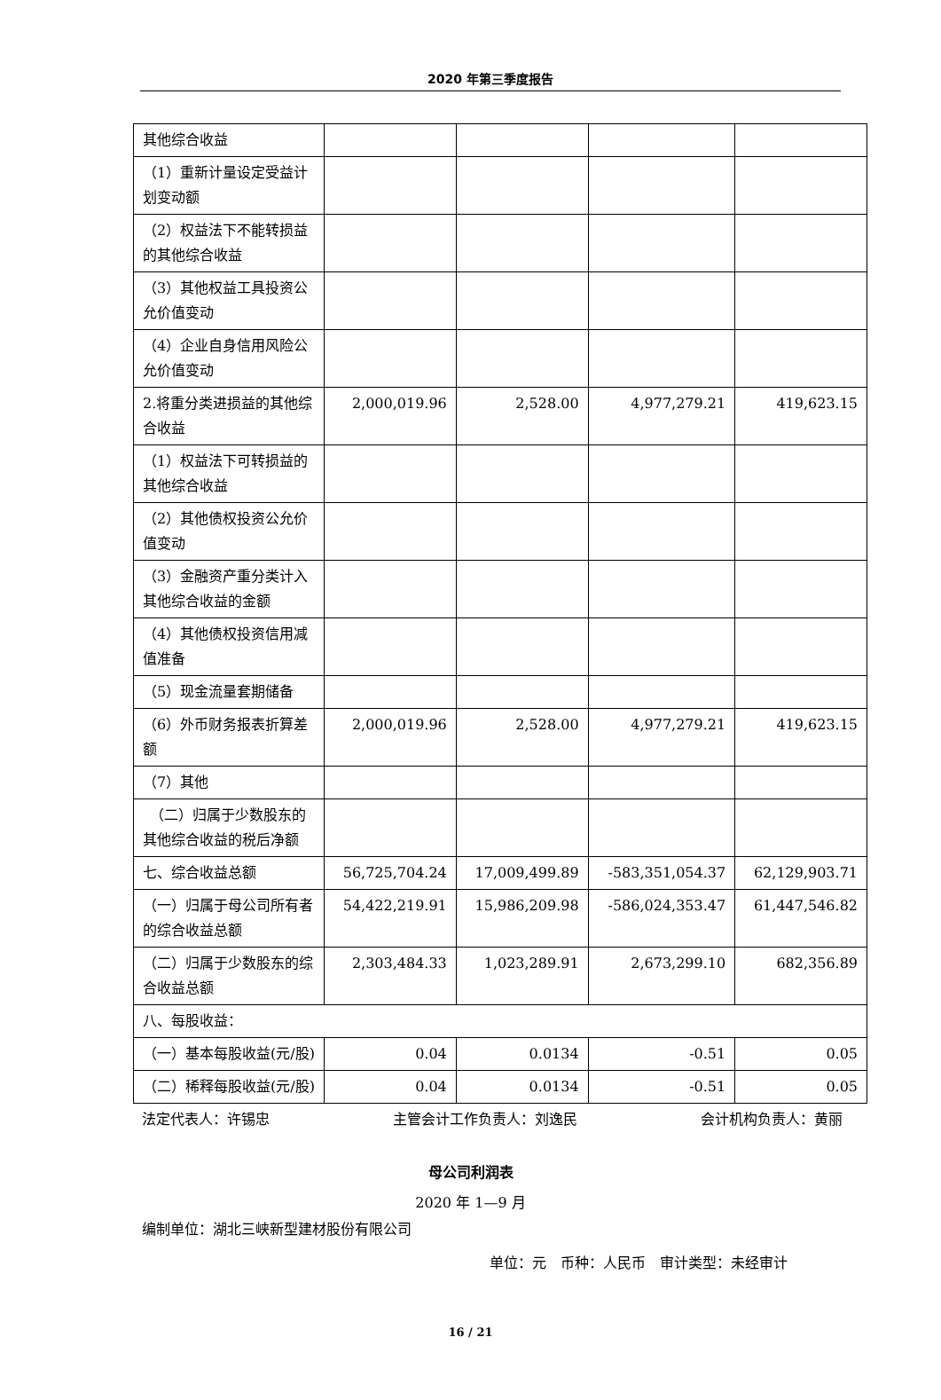2020 年第三季度报告
| 其他综合收益 | | | | |
| （1）重新计量设定受益计划变动额 | | | | |
| （2）权益法下不能转损益的其他综合收益 | | | | |
| （3）其他权益工具投资公允价值变动 | | | | |
| （4）企业自身信用风险公允价值变动 | | | | |
| 2.将重分类进损益的其他综合收益 | 2,000,019.96 | 2,528.00 | 4,977,279.21 | 419,623.15 |
| （1）权益法下可转损益的其他综合收益 | | | | |
| （2）其他债权投资公允价值变动 | | | | |
| （3）金融资产重分类计入其他综合收益的金额 | | | | |
| （4）其他债权投资信用减值准备 | | | | |
| （5）现金流量套期储备 | | | | |
| （6）外币财务报表折算差额 | 2,000,019.96 | 2,528.00 | 4,977,279.21 | 419,623.15 |
| （7）其他 | | | | |
| （二）归属于少数股东的其他综合收益的税后净额 | | | | |
| 七、综合收益总额 | 56,725,704.24 | 17,009,499.89 | -583,351,054.37 | 62,129,903.71 |
| （一）归属于母公司所有者的综合收益总额 | 54,422,219.91 | 15,986,209.98 | -586,024,353.47 | 61,447,546.82 |
| （二）归属于少数股东的综合收益总额 | 2,303,484.33 | 1,023,289.91 | 2,673,299.10 | 682,356.89 |
| 八、每股收益： | | | | |
| （一）基本每股收益(元/股) | 0.04 | 0.0134 | -0.51 | 0.05 |
| （二）稀释每股收益(元/股) | 0.04 | 0.0134 | -0.51 | 0.05 |
法定代表人：许锡忠 主管会计工作负责人：刘逸民 会计机构负责人：黄丽
母公司利润表
2020 年 1—9 月
编制单位：湖北三峡新型建材股份有限公司
单位：元　币种：人民币　审计类型：未经审计
16 / 21